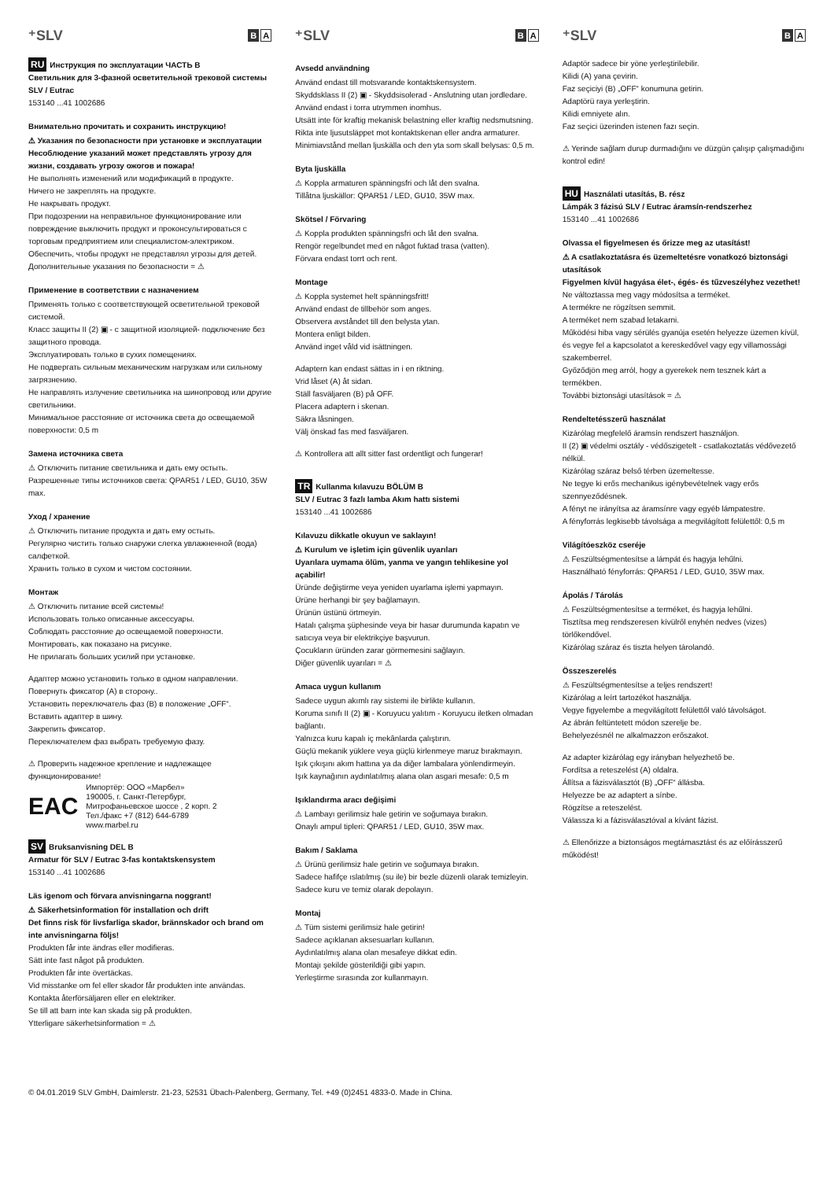⁺SLV B A
RU Инструкция по эксплуатации ЧАСТЬ B
Светильник для 3-фазной осветительной трековой системы SLV / Eutrac
153140 ...41 1002686
Внимательно прочитать и сохранить инструкцию!
⚠ Указания по безопасности при установке и эксплуатации
Несоблюдение указаний может представлять угрозу для жизни, создавать угрозу ожогов и пожара!
Не выполнять изменений или модификаций в продукте.
Ничего не закреплять на продукте.
Не накрывать продукт.
При подозрении на неправильное функционирование или повреждение выключить продукт и проконсультироваться с торговым предприятием или специалистом-электриком.
Обеспечить, чтобы продукт не представлял угрозы для детей.
Дополнительные указания по безопасности = ⚠
Применение в соответствии с назначением
Применять только с соответствующей осветительной трековой системой.
Класс защиты II (2) ▣ - с защитной изоляцией- подключение без защитного провода.
Эксплуатировать только в сухих помещениях.
Не подвергать сильным механическим нагрузкам или сильному загрязнению.
Не направлять излучение светильника на шинопровод или другие светильники.
Минимальное расстояние от источника света до освещаемой поверхности: 0,5 m
Замена источника света
⚠ Отключить питание светильника и дать ему остыть.
Разрешенные типы источников света: QPAR51 / LED, GU10, 35W max.
Уход / хранение
⚠ Отключить питание продукта и дать ему остыть.
Регулярно чистить только снаружи слегка увлажненной (вода) салфеткой.
Хранить только в сухом и чистом состоянии.
Монтаж
⚠ Отключить питание всей системы!
Использовать только описанные аксессуары.
Соблюдать расстояние до освещаемой поверхности.
Монтировать, как показано на рисунке.
Не прилагать больших усилий при установке.
Адаптер можно установить только в одном направлении.
Повернуть фиксатор (A) в сторону..
Установить переключатель фаз (B) в положение „OFF“.
Вставить адаптер в шину.
Закрепить фиксатор.
Переключателем фаз выбрать требуемую фазу.
⚠ Проверить надежное крепление и надлежащее функционирование!
EAC Импортёр: ООО «Марбел»
190005, г. Санкт-Петербург,
Митрофаньевское шоссе , 2 корп. 2
Тел./факс +7 (812) 644-6789
www.marbel.ru
SV Bruksanvisning DEL B
Armatur för SLV / Eutrac 3-fas kontaktskensystem
153140 ...41 1002686
Läs igenom och förvara anvisningarna noggrant!
⚠ Säkerhetsinformation för installation och drift
Det finns risk för livsfarliga skador, brännskador och brand om inte anvisningarna följs!
Produkten får inte ändras eller modifieras.
Sätt inte fast något på produkten.
Produkten får inte övertäckas.
Vid misstanke om fel eller skador får produkten inte användas.
Kontakta återförsäljaren eller en elektriker.
Se till att barn inte kan skada sig på produkten.
Ytterligare säkerhetsinformation = ⚠
⁺SLV B A
Avsedd användning
Använd endast till motsvarande kontaktskensystem.
Skyddsklass II (2) ▣ - Skyddsisolerad - Anslutning utan jordledare.
Använd endast i torra utrymmen inomhus.
Utsätt inte för kraftig mekanisk belastning eller kraftig nedsmutsning.
Rikta inte ljusutsläppet mot kontaktskenan eller andra armaturer.
Minimiavstånd mellan ljuskälla och den yta som skall belysas: 0,5 m.
Byta ljuskälla
⚠ Koppla armaturen spänningsfri och låt den svalna.
Tillåtna ljuskällor: QPAR51 / LED, GU10, 35W max.
Skötsel / Förvaring
⚠ Koppla produkten spänningsfri och låt den svalna.
Rengör regelbundet med en något fuktad trasa (vatten).
Förvara endast torrt och rent.
Montage
⚠ Koppla systemet helt spänningsfritt!
Använd endast de tillbehör som anges.
Observera avståndet till den belysta ytan.
Montera enligt bilden.
Använd inget våld vid isättningen.
Adaptern kan endast sättas in i en riktning.
Vrid låset (A) åt sidan.
Ställ fasväljaren (B) på OFF.
Placera adaptern i skenan.
Säkra låsningen.
Välj önskad fas med fasväljaren.
⚠ Kontrollera att allt sitter fast ordentligt och fungerar!
TR Kullanma kılavuzu BÖLÜM B
SLV / Eutrac 3 fazlı lamba Akım hattı sistemi
153140 ...41 1002686
Kılavuzu dikkatle okuyun ve saklayın!
⚠ Kurulum ve işletim için güvenlik uyarıları
Uyarılara uymama ölüm, yanma ve yangın tehlikesine yol açabilir!
Üründe değiştirme veya yeniden uyarlama işlemi yapmayın.
Ürüne herhangi bir şey bağlamayın.
Ürünün üstünü örtmeyin.
Hatalı çalışma şüphesinde veya bir hasar durumunda kapatın ve satıcıya veya bir elektrikçiye başvurun.
Çocukların üründen zarar görmemesini sağlayın.
Diğer güvenlik uyarıları = ⚠
Amaca uygun kullanım
Sadece uygun akımlı ray sistemi ile birlikte kullanın.
Koruma sınıfı II (2) ▣ - Koruyucu yalıtım - Koruyucu iletken olmadan bağlantı.
Yalnızca kuru kapalı iç mekânlarda çalıştırın.
Güçlü mekanik yüklere veya güçlü kirlenmeye maruz bırakmayın.
Işık çıkışını akım hattına ya da diğer lambalara yönlendirmeyin.
Işık kaynağının aydınlatılmış alana olan asgari mesafe: 0,5 m
Işıklandırma aracı değişimi
⚠ Lambayı gerilimsiz hale getirin ve soğumaya bırakın.
Onaylı ampul tipleri: QPAR51 / LED, GU10, 35W max.
Bakım / Saklama
⚠ Ürünü gerilimsiz hale getirin ve soğumaya bırakın.
Sadece hafifçe ıslatılmış (su ile) bir bezle düzenli olarak temizleyin.
Sadece kuru ve temiz olarak depolayın.
Montaj
⚠ Tüm sistemi gerilimsiz hale getirin!
Sadece açıklanan aksesuarları kullanın.
Aydınlatılmış alana olan mesafeye dikkat edin.
Montajı şekilde gösterildiği gibi yapın.
Yerleştirme sırasında zor kullanmayın.
⁺SLV B A
Adaptör sadece bir yöne yerleştirilebilir.
Kilidi (A) yana çevirin.
Faz seçiciyi (B) „OFF“ konumuna getirin.
Adaptörü raya yerleştirin.
Kilidi emniyete alın.
Faz seçici üzerinden istenen fazı seçin.
⚠ Yerinde sağlam durup durmadığını ve düzgün çalışıp çalışmadığını kontrol edin!
HU Használati utasítás, B. rész
Lámpák 3 fázisú SLV / Eutrac áramsín-rendszerhez
153140 ...41 1002686
Olvassa el figyelmesen és őrizze meg az utasítást!
⚠ A csatlakoztatásra és üzemeltetésre vonatkozó biztonsági utasítások
Figyelmen kívül hagyása élet-, égés- és tűzveszélyhez vezethet!
Ne változtassa meg vagy módosítsa a terméket.
A termékre ne rögzítsen semmit.
A terméket nem szabad letakarni.
Működési hiba vagy sérülés gyanúja esetén helyezze üzemen kívül, és vegye fel a kapcsolatot a kereskedővel vagy egy villamossági szakemberrel.
Győződjön meg arról, hogy a gyerekek nem tesznek kárt a termékben.
További biztonsági utasítások = ⚠
Rendeltetésszerű használat
Kizárólag megfelelő áramsín rendszert használjon.
II (2) ▣ védelmi osztály - védőszigetelt - csatlakoztatás védővezető nélkül.
Kizárólag száraz belső térben üzemeltesse.
Ne tegye ki erős mechanikus igénybevételnek vagy erős szennyeződésnek.
A fényt ne irányítsa az áramsínre vagy egyéb lámpatestre.
A fényforrás legkisebb távolsága a megvilágított felülettől: 0,5 m
Világítóeszköz cseréje
⚠ Feszültségmentesítse a lámpát és hagyja lehűlni.
Használható fényforrás: QPAR51 / LED, GU10, 35W max.
Ápolás / Tárolás
⚠ Feszültségmentesítse a terméket, és hagyja lehűlni.
Tisztítsa meg rendszeresen kívülről enyhén nedves (vizes) törlőkendővel.
Kizárólag száraz és tiszta helyen tárolandó.
Összeszerelés
⚠ Feszültségmentesítse a teljes rendszert!
Kizárólag a leírt tartozékot használja.
Vegye figyelembe a megvilágított felülettől való távolságot.
Az ábrán feltüntetett módon szerelje be.
Behelyezésnél ne alkalmazzon erőszakot.
Az adapter kizárólag egy irányban helyezhető be.
Fordítsa a reteszelést (A) oldalra.
Állítsa a fázisválasztót (B) „OFF“ állásba.
Helyezze be az adaptert a sínbe.
Rögzítse a reteszelést.
Válassza ki a fázisválasztóval a kívánt fázist.
⚠ Ellenőrizze a biztonságos megtámasztást és az előírásszerű működést!
© 04.01.2019 SLV GmbH, Daimlerstr. 21-23, 52531 Übach-Palenberg, Germany, Tel. +49 (0)2451 4833-0. Made in China.